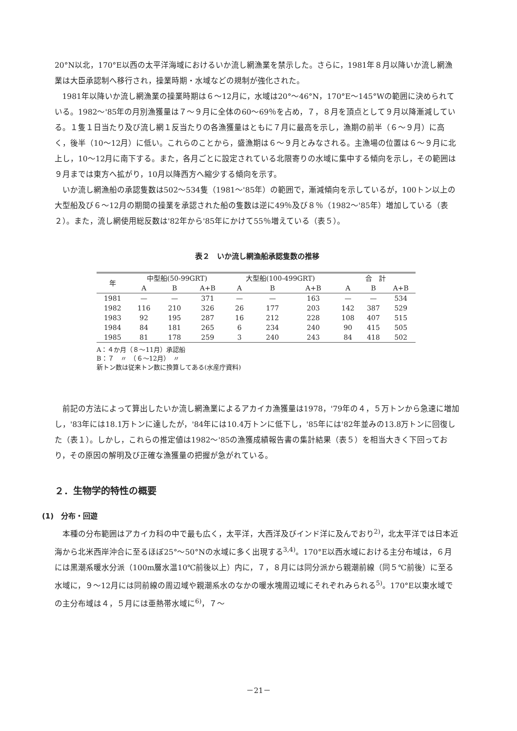20°N以北，170°E以西の太平洋海域におけるいか流し網漁業を禁示した。さらに，1981年８月以降いか流し網漁業は大臣承認制へ移行され，操業時期・水域などの規制が強化された。
1981年以降いか流し網漁業の操業時期は６～12月に，水域は20°～46°N，170°E～145°Wの範囲に決められている。1982～'85年の月別漁獲量は７～９月に全体の60～69％を占め，７，８月を頂点として９月以降漸減している。１隻１日当たり及び流し網１反当たりの各漁獲量はともに７月に最高を示し，漁期の前半（６～９月）に高く，後半（10～12月）に低い。これらのことから，盛漁期は６～９月とみなされる。主漁場の位置は６～９月に北上し，10～12月に南下する。また，各月ごとに設定されている北限寄りの水域に集中する傾向を示し，その範囲は９月までは東方へ拡がり，10月以降西方へ縮少する傾向を示す。
いか流し網漁船の承認隻数は502～534隻（1981～'85年）の範囲で，漸減傾向を示しているが，100トン以上の大型船及び６～12月の期間の操業を承認された船の隻数は逆に49％及び８％（1982～'85年）増加している（表２）。また，流し網使用総反数は'82年から'85年にかけて55％増えている（表５）。
表２　いか流し網漁船承認隻数の推移
| 年 | 中型船(50-99GRT) | | | 大型船(100-499GRT) | | | 合 計 | | |
| --- | --- | --- | --- | --- | --- | --- | --- | --- | --- |
| | A | B | A+B | A | B | A+B | A | B | A+B |
| 1981 | — | — | 371 | — | — | 163 | — | — | 534 |
| 1982 | 116 | 210 | 326 | 26 | 177 | 203 | 142 | 387 | 529 |
| 1983 | 92 | 195 | 287 | 16 | 212 | 228 | 108 | 407 | 515 |
| 1984 | 84 | 181 | 265 | 6 | 234 | 240 | 90 | 415 | 505 |
| 1985 | 81 | 178 | 259 | 3 | 240 | 243 | 84 | 418 | 502 |
A：４か月（８～11月）承認船
B：７　〃　（６～12月）　〃
新トン数は従来トン数に換算してある(水産庁資料)
前記の方法によって算出したいか流し網漁業によるアカイカ漁獲量は1978，'79年の４，５万トンから急速に増加し，'83年には18.1万トンに達したが，'84年には10.4万トンに低下し，'85年には'82年並みの13.8万トンに回復した（表１）。しかし，これらの推定値は1982～'85の漁獲成績報告書の集計結果（表５）を相当大きく下回っており，その原因の解明及び正確な漁獲量の把握が急がれている。
２．生物学的特性の概要
(1)　分布・回遊
本種の分布範囲はアカイカ科の中で最も広く，太平洋，大西洋及びインド洋に及んでおり<sup>2)</sup>，北太平洋では日本近海から北米西岸沖合に至るほぼ25°～50°Nの水域に多く出現する<sup>3,4)</sup>。170°E以西水域における主分布域は，６月には黒潮系暖水分派（100m層水温10℃前後以上）内に，７，８月には同分派から親潮前線（同５℃前後）に至る水域に，９～12月には同前線の周辺域や親潮系水のなかの暖水塊周辺域にそれぞれみられる<sup>5)</sup>。170°E以東水域での主分布域は４，５月には亜熱帯水域に<sup>6)</sup>，７～
－21－